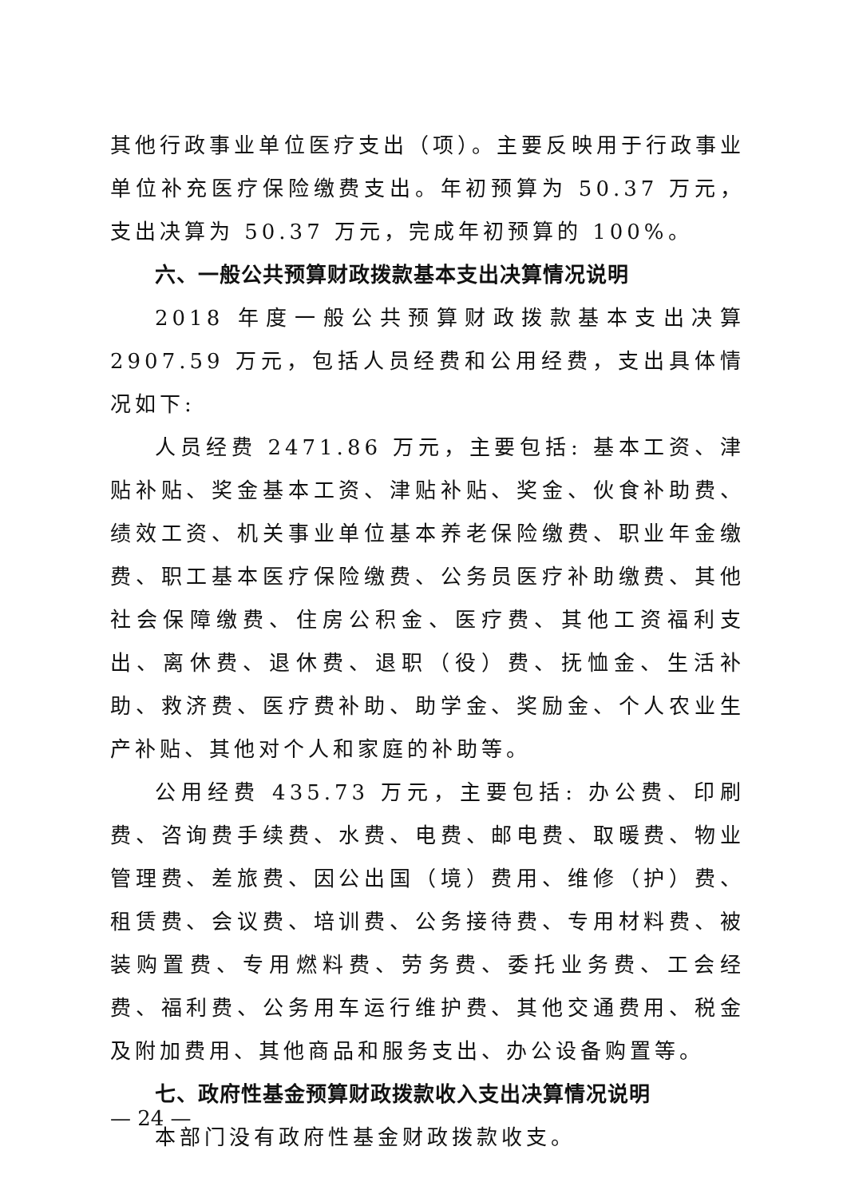其他行政事业单位医疗支出（项）。主要反映用于行政事业单位补充医疗保险缴费支出。年初预算为 50.37 万元，支出决算为 50.37 万元，完成年初预算的 100%。
六、一般公共预算财政拨款基本支出决算情况说明
2018 年度一般公共预算财政拨款基本支出决算 2907.59 万元，包括人员经费和公用经费，支出具体情况如下:
人员经费 2471.86 万元，主要包括: 基本工资、津贴补贴、奖金基本工资、津贴补贴、奖金、伙食补助费、绩效工资、机关事业单位基本养老保险缴费、职业年金缴费、职工基本医疗保险缴费、公务员医疗补助缴费、其他社会保障缴费、住房公积金、医疗费、其他工资福利支出、离休费、退休费、退职（役）费、抚恤金、生活补助、救济费、医疗费补助、助学金、奖励金、个人农业生产补贴、其他对个人和家庭的补助等。
公用经费 435.73 万元，主要包括: 办公费、印刷费、咨询费手续费、水费、电费、邮电费、取暖费、物业管理费、差旅费、因公出国（境）费用、维修（护）费、租赁费、会议费、培训费、公务接待费、专用材料费、被装购置费、专用燃料费、劳务费、委托业务费、工会经费、福利费、公务用车运行维护费、其他交通费用、税金及附加费用、其他商品和服务支出、办公设备购置等。
七、政府性基金预算财政拨款收入支出决算情况说明
本部门没有政府性基金财政拨款收支。
— 24 —